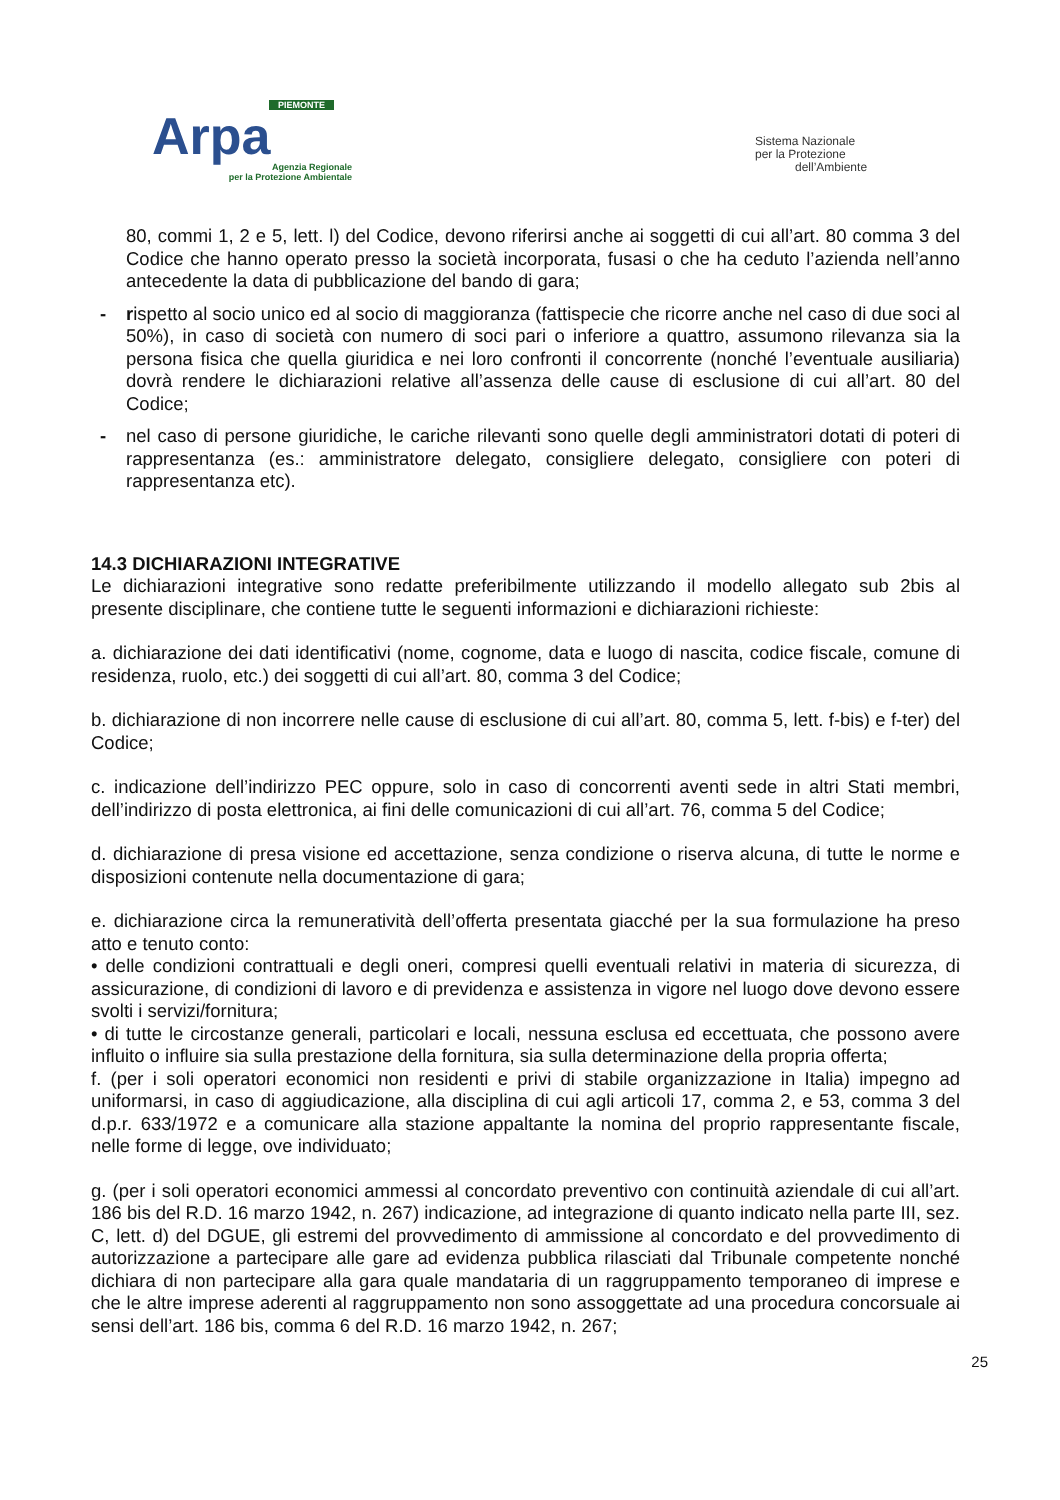PIEMONTE
Arpa
Agenzia Regionale
per la Protezione Ambientale
Sistema Nazionale
per la Protezione
dell’Ambiente
80, commi 1, 2 e 5, lett. l) del Codice, devono riferirsi anche ai soggetti di cui all’art. 80 comma 3 del Codice che hanno operato presso la società incorporata, fusasi o che ha ceduto l’azienda nell’anno antecedente la data di pubblicazione del bando di gara;
- rispetto al socio unico ed al socio di maggioranza (fattispecie che ricorre anche nel caso di due soci al 50%), in caso di società con numero di soci pari o inferiore a quattro, assumono rilevanza sia la persona fisica che quella giuridica e nei loro confronti il concorrente (nonché l’eventuale ausiliaria) dovrà rendere le dichiarazioni relative all’assenza delle cause di esclusione di cui all’art. 80 del Codice;
- nel caso di persone giuridiche, le cariche rilevanti sono quelle degli amministratori dotati di poteri di rappresentanza (es.: amministratore delegato, consigliere delegato, consigliere con poteri di rappresentanza etc).
14.3 DICHIARAZIONI INTEGRATIVE
Le dichiarazioni integrative sono redatte preferibilmente utilizzando il modello allegato sub 2bis al presente disciplinare, che contiene tutte le seguenti informazioni e dichiarazioni richieste:
a. dichiarazione dei dati identificativi (nome, cognome, data e luogo di nascita, codice fiscale, comune di residenza, ruolo, etc.) dei soggetti di cui all’art. 80, comma 3 del Codice;
b. dichiarazione di non incorrere nelle cause di esclusione di cui all’art. 80, comma 5, lett. f-bis) e f-ter) del Codice;
c. indicazione dell’indirizzo PEC oppure, solo in caso di concorrenti aventi sede in altri Stati membri, dell’indirizzo di posta elettronica, ai fini delle comunicazioni di cui all’art. 76, comma 5 del Codice;
d. dichiarazione di presa visione ed accettazione, senza condizione o riserva alcuna, di tutte le norme e disposizioni contenute nella documentazione di gara;
e. dichiarazione circa la remuneratività dell’offerta presentata giacché per la sua formulazione ha preso atto e tenuto conto:
• delle condizioni contrattuali e degli oneri, compresi quelli eventuali relativi in materia di sicurezza, di assicurazione, di condizioni di lavoro e di previdenza e assistenza in vigore nel luogo dove devono essere svolti i servizi/fornitura;
• di tutte le circostanze generali, particolari e locali, nessuna esclusa ed eccettuata, che possono avere influito o influire sia sulla prestazione della fornitura, sia sulla determinazione della propria offerta;
f. (per i soli operatori economici non residenti e privi di stabile organizzazione in Italia) impegno ad uniformarsi, in caso di aggiudicazione, alla disciplina di cui agli articoli 17, comma 2, e 53, comma 3 del d.p.r. 633/1972 e a comunicare alla stazione appaltante la nomina del proprio rappresentante fiscale, nelle forme di legge, ove individuato;
g. (per i soli operatori economici ammessi al concordato preventivo con continuità aziendale di cui all’art. 186 bis del R.D. 16 marzo 1942, n. 267) indicazione, ad integrazione di quanto indicato nella parte III, sez. C, lett. d) del DGUE, gli estremi del provvedimento di ammissione al concordato e del provvedimento di autorizzazione a partecipare alle gare ad evidenza pubblica rilasciati dal Tribunale competente nonché dichiara di non partecipare alla gara quale mandataria di un raggruppamento temporaneo di imprese e che le altre imprese aderenti al raggruppamento non sono assoggettate ad una procedura concorsuale ai sensi dell’art. 186 bis, comma 6 del R.D. 16 marzo 1942, n. 267;
25